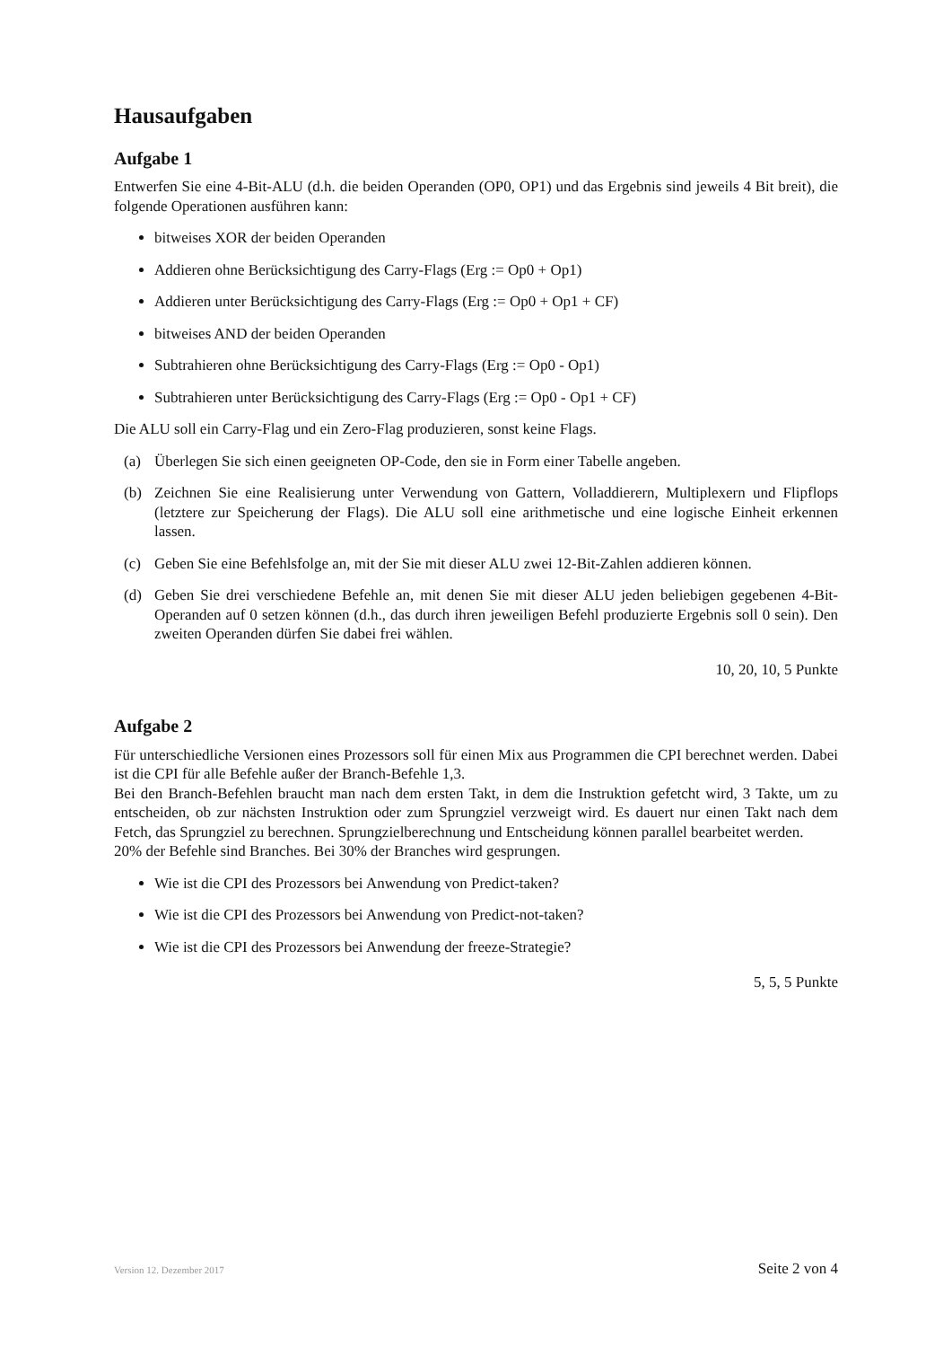Hausaufgaben
Aufgabe 1
Entwerfen Sie eine 4-Bit-ALU (d.h. die beiden Operanden (OP0, OP1) und das Ergebnis sind jeweils 4 Bit breit), die folgende Operationen ausführen kann:
bitweises XOR der beiden Operanden
Addieren ohne Berücksichtigung des Carry-Flags (Erg := Op0 + Op1)
Addieren unter Berücksichtigung des Carry-Flags (Erg := Op0 + Op1 + CF)
bitweises AND der beiden Operanden
Subtrahieren ohne Berücksichtigung des Carry-Flags (Erg := Op0 - Op1)
Subtrahieren unter Berücksichtigung des Carry-Flags (Erg := Op0 - Op1 + CF)
Die ALU soll ein Carry-Flag und ein Zero-Flag produzieren, sonst keine Flags.
(a) Überlegen Sie sich einen geeigneten OP-Code, den sie in Form einer Tabelle angeben.
(b) Zeichnen Sie eine Realisierung unter Verwendung von Gattern, Volladdierern, Multiplexern und Flipflops (letztere zur Speicherung der Flags). Die ALU soll eine arithmetische und eine logische Einheit erkennen lassen.
(c) Geben Sie eine Befehlsfolge an, mit der Sie mit dieser ALU zwei 12-Bit-Zahlen addieren können.
(d) Geben Sie drei verschiedene Befehle an, mit denen Sie mit dieser ALU jeden beliebigen gegebenen 4-Bit-Operanden auf 0 setzen können (d.h., das durch ihren jeweiligen Befehl produzierte Ergebnis soll 0 sein). Den zweiten Operanden dürfen Sie dabei frei wählen.
10, 20, 10, 5 Punkte
Aufgabe 2
Für unterschiedliche Versionen eines Prozessors soll für einen Mix aus Programmen die CPI berechnet werden. Dabei ist die CPI für alle Befehle außer der Branch-Befehle 1,3.
Bei den Branch-Befehlen braucht man nach dem ersten Takt, in dem die Instruktion gefetcht wird, 3 Takte, um zu entscheiden, ob zur nächsten Instruktion oder zum Sprungziel verzweigt wird. Es dauert nur einen Takt nach dem Fetch, das Sprungziel zu berechnen. Sprungzielberechnung und Entscheidung können parallel bearbeitet werden.
20% der Befehle sind Branches. Bei 30% der Branches wird gesprungen.
Wie ist die CPI des Prozessors bei Anwendung von Predict-taken?
Wie ist die CPI des Prozessors bei Anwendung von Predict-not-taken?
Wie ist die CPI des Prozessors bei Anwendung der freeze-Strategie?
5, 5, 5 Punkte
Version 12. Dezember 2017 Seite 2 von 4